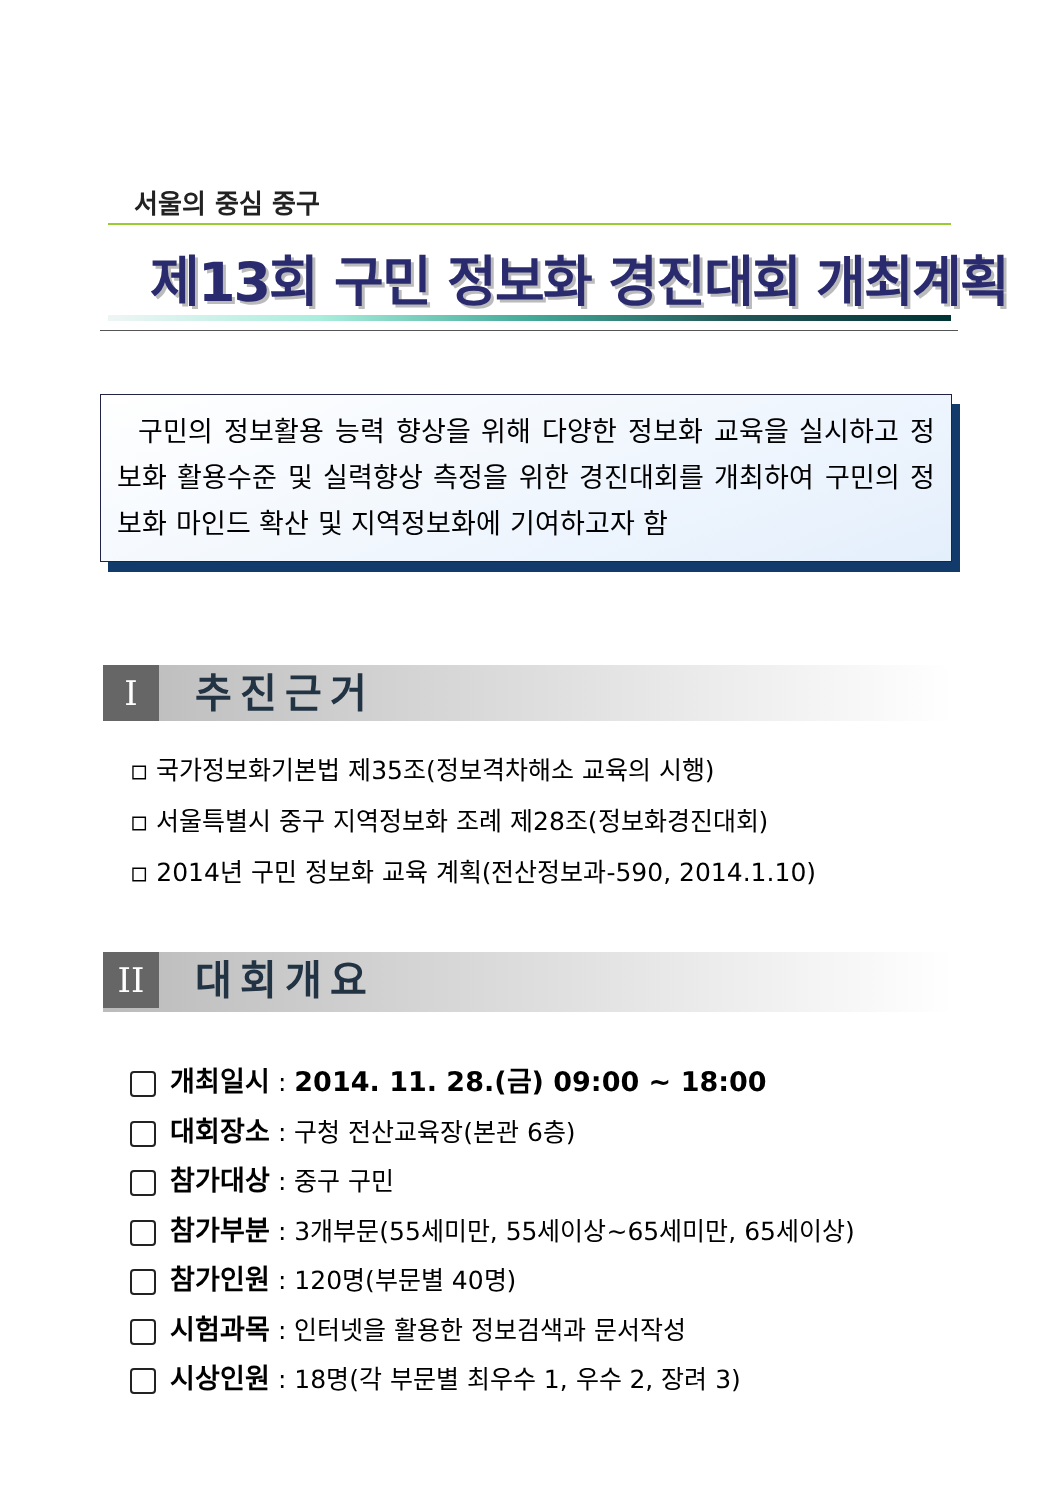서울의 중심 중구
제13회 구민 정보화 경진대회 개최계획
구민의 정보활용 능력 향상을 위해 다양한 정보화 교육을 실시하고 정보화 활용수준 및 실력향상 측정을 위한 경진대회를 개최하여 구민의 정보화 마인드 확산 및 지역정보화에 기여하고자 함
I추진근거
◽ 국가정보화기본법 제35조(정보격차해소 교육의 시행)
◽ 서울특별시 중구 지역정보화 조례 제28조(정보화경진대회)
◽ 2014년 구민 정보화 교육 계획(전산정보과-590, 2014.1.10)
II 대회개요
개최일시 : 2014. 11. 28.(금) 09:00 ~ 18:00
대회장소 : 구청 전산교육장(본관 6층)
참가대상 : 중구 구민
참가부분 : 3개부문(55세미만, 55세이상~65세미만, 65세이상)
참가인원 : 120명(부문별 40명)
시험과목 : 인터넷을 활용한 정보검색과 문서작성
시상인원 : 18명(각 부문별 최우수 1, 우수 2, 장려 3)